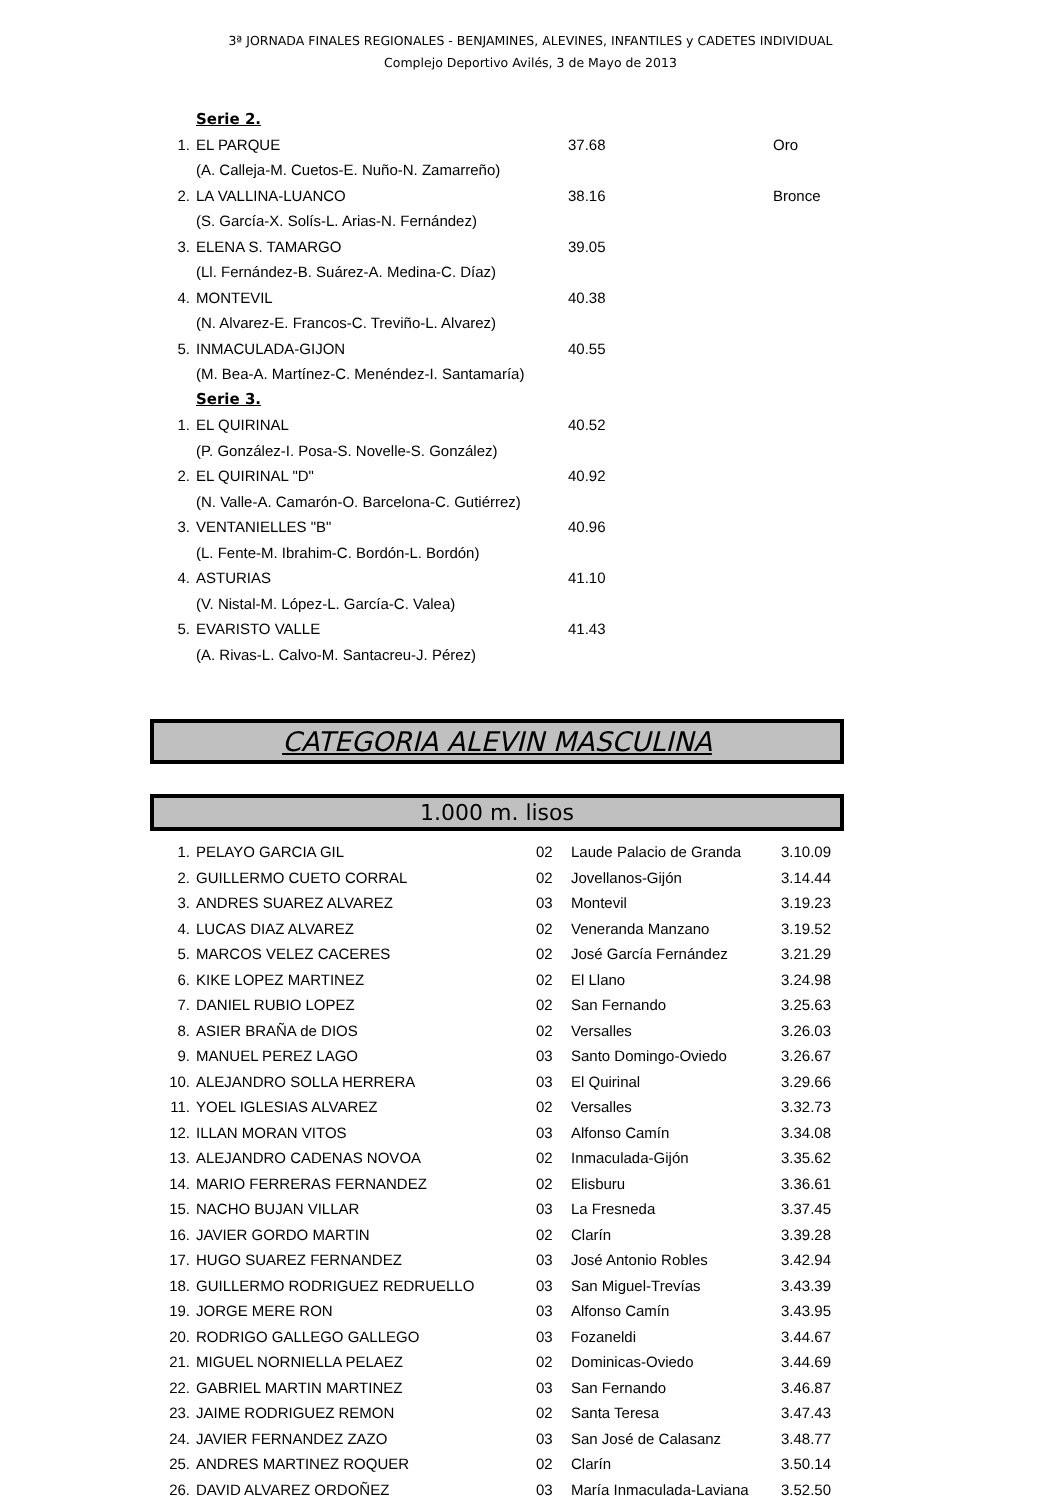3ª JORNADA FINALES REGIONALES - BENJAMINES, ALEVINES, INFANTILES y CADETES INDIVIDUAL
Complejo Deportivo Avilés, 3 de Mayo de 2013
| | Serie 2. | | |
| 1. | EL PARQUE | 37.68 | Oro |
| | (A. Calleja-M. Cuetos-E. Nuño-N. Zamarreño) | | |
| 2. | LA VALLINA-LUANCO | 38.16 | Bronce |
| | (S. García-X. Solís-L. Arias-N. Fernández) | | |
| 3. | ELENA S. TAMARGO | 39.05 | |
| | (Ll. Fernández-B. Suárez-A. Medina-C. Díaz) | | |
| 4. | MONTEVIL | 40.38 | |
| | (N. Alvarez-E. Francos-C. Treviño-L. Alvarez) | | |
| 5. | INMACULADA-GIJON | 40.55 | |
| | (M. Bea-A. Martínez-C. Menéndez-I. Santamaría) | | |
| | Serie 3. | | |
| 1. | EL QUIRINAL | 40.52 | |
| | (P. González-I. Posa-S. Novelle-S. González) | | |
| 2. | EL QUIRINAL "D" | 40.92 | |
| | (N. Valle-A. Camarón-O. Barcelona-C. Gutiérrez) | | |
| 3. | VENTANIELLES "B" | 40.96 | |
| | (L. Fente-M. Ibrahim-C. Bordón-L. Bordón) | | |
| 4. | ASTURIAS | 41.10 | |
| | (V. Nistal-M. López-L. García-C. Valea) | | |
| 5. | EVARISTO VALLE | 41.43 | |
| | (A. Rivas-L. Calvo-M. Santacreu-J. Pérez) | | |
CATEGORIA ALEVIN MASCULINA
1.000 m. lisos
| 1. | PELAYO GARCIA GIL | 02 | Laude Palacio de Granda | 3.10.09 |
| 2. | GUILLERMO CUETO CORRAL | 02 | Jovellanos-Gijón | 3.14.44 |
| 3. | ANDRES SUAREZ ALVAREZ | 03 | Montevil | 3.19.23 |
| 4. | LUCAS DIAZ ALVAREZ | 02 | Veneranda Manzano | 3.19.52 |
| 5. | MARCOS VELEZ CACERES | 02 | José García Fernández | 3.21.29 |
| 6. | KIKE LOPEZ MARTINEZ | 02 | El Llano | 3.24.98 |
| 7. | DANIEL RUBIO LOPEZ | 02 | San Fernando | 3.25.63 |
| 8. | ASIER BRAÑA de DIOS | 02 | Versalles | 3.26.03 |
| 9. | MANUEL PEREZ LAGO | 03 | Santo Domingo-Oviedo | 3.26.67 |
| 10. | ALEJANDRO SOLLA HERRERA | 03 | El Quirinal | 3.29.66 |
| 11. | YOEL IGLESIAS ALVAREZ | 02 | Versalles | 3.32.73 |
| 12. | ILLAN MORAN VITOS | 03 | Alfonso Camín | 3.34.08 |
| 13. | ALEJANDRO CADENAS NOVOA | 02 | Inmaculada-Gijón | 3.35.62 |
| 14. | MARIO FERRERAS FERNANDEZ | 02 | Elisburu | 3.36.61 |
| 15. | NACHO BUJAN VILLAR | 03 | La Fresneda | 3.37.45 |
| 16. | JAVIER GORDO MARTIN | 02 | Clarín | 3.39.28 |
| 17. | HUGO SUAREZ FERNANDEZ | 03 | José Antonio Robles | 3.42.94 |
| 18. | GUILLERMO RODRIGUEZ REDRUELLO | 03 | San Miguel-Trevías | 3.43.39 |
| 19. | JORGE MERE RON | 03 | Alfonso Camín | 3.43.95 |
| 20. | RODRIGO GALLEGO GALLEGO | 03 | Fozaneldi | 3.44.67 |
| 21. | MIGUEL NORNIELLA PELAEZ | 02 | Dominicas-Oviedo | 3.44.69 |
| 22. | GABRIEL MARTIN MARTINEZ | 03 | San Fernando | 3.46.87 |
| 23. | JAIME RODRIGUEZ REMON | 02 | Santa Teresa | 3.47.43 |
| 24. | JAVIER FERNANDEZ ZAZO | 03 | San José de Calasanz | 3.48.77 |
| 25. | ANDRES MARTINEZ ROQUER | 02 | Clarín | 3.50.14 |
| 26. | DAVID ALVAREZ ORDOÑEZ | 03 | María Inmaculada-Laviana | 3.52.50 |